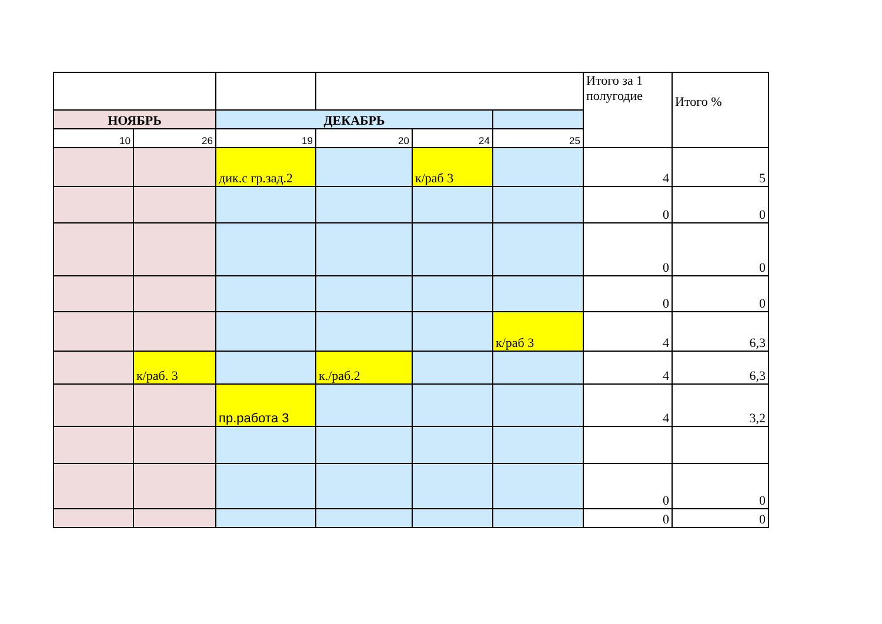| | | | | | | Итого за 1 полугодие | Итого % |
| НОЯБРЬ | | ДЕКАБРЬ | | | | | |
| 10 | 26 | 19 | 20 | 24 | 25 | | |
| | | дик.с гр.зад.2 | | к/раб 3 | | 4 | 5 |
| | | | | | | 0 | 0 |
| | | | | | | 0 | 0 |
| | | | | | | 0 | 0 |
| | | | | | к/раб 3 | 4 | 6,3 |
| | к/раб. 3 | | к./раб.2 | | | 4 | 6,3 |
| | | пр.работа 3 | | | | 4 | 3,2 |
| | | | | | | 0 | 0 |
| | | | | | | 0 | 0 |